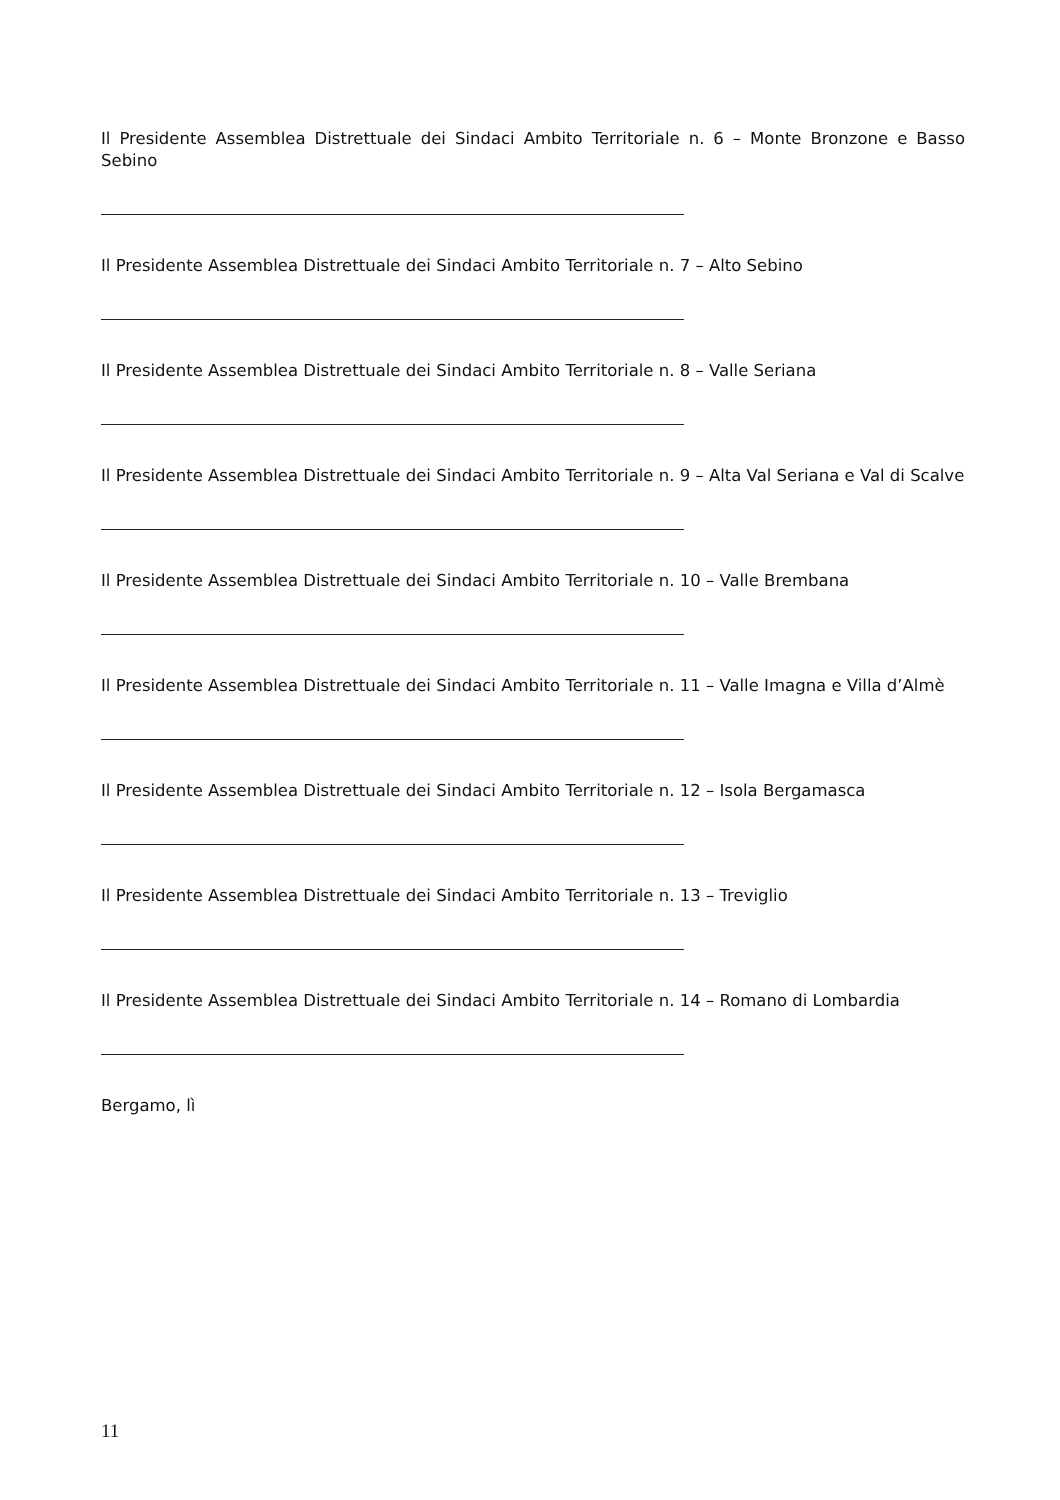Il Presidente Assemblea Distrettuale dei Sindaci Ambito Territoriale n. 6 – Monte Bronzone e Basso Sebino
Il Presidente Assemblea Distrettuale dei Sindaci Ambito Territoriale n. 7 – Alto Sebino
Il Presidente Assemblea Distrettuale dei Sindaci Ambito Territoriale n. 8 – Valle Seriana
Il Presidente Assemblea Distrettuale dei Sindaci Ambito Territoriale n. 9 – Alta Val Seriana e Val di Scalve
Il Presidente Assemblea Distrettuale dei Sindaci Ambito Territoriale n. 10 – Valle Brembana
Il Presidente Assemblea Distrettuale dei Sindaci Ambito Territoriale n. 11 – Valle Imagna e Villa d’Almè
Il Presidente Assemblea Distrettuale dei Sindaci Ambito Territoriale n. 12 – Isola Bergamasca
Il Presidente Assemblea Distrettuale dei Sindaci Ambito Territoriale n. 13 – Treviglio
Il Presidente Assemblea Distrettuale dei Sindaci Ambito Territoriale n. 14 – Romano di Lombardia
Bergamo, lì
11